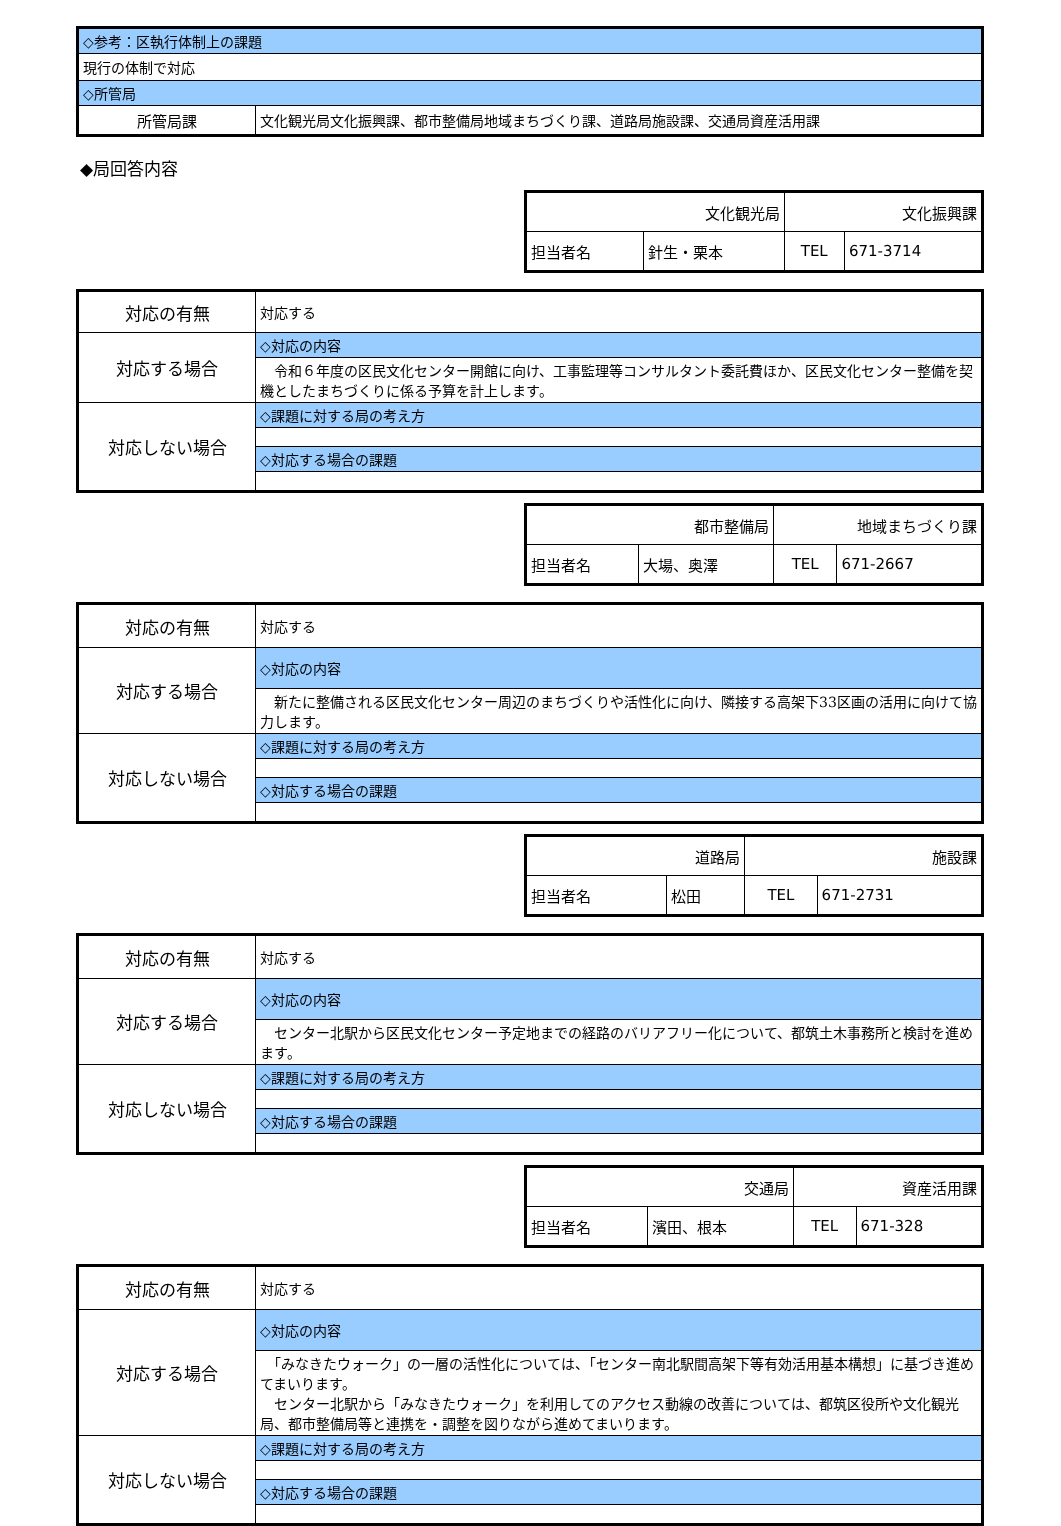| ◇参考：区執行体制上の課題 | |
| 現行の体制で対応 | |
| ◇所管局 | |
| 所管局課 | 文化観光局文化振興課、都市整備局地域まちづくり課、道路局施設課、交通局資産活用課 |
◆局回答内容
| 文化観光局 | | 文化振興課 | |
| 担当者名 | 針生・栗本 | TEL | 671-3714 |
| 対応の有無 | 対応する |
| 対応する場合 | ◇対応の内容 |
| | 令和６年度の区民文化センター開館に向け、工事監理等コンサルタント委託費ほか、区民文化センター整備を契機としたまちづくりに係る予算を計上します。 |
| 対応しない場合 | ◇課題に対する局の考え方 |
| | ◇対応する場合の課題 |
| 都市整備局 | | 地域まちづくり課 | |
| 担当者名 | 大場、奥澤 | TEL | 671-2667 |
| 対応の有無 | 対応する |
| 対応する場合 | ◇対応の内容 |
| | 新たに整備される区民文化センター周辺のまちづくりや活性化に向け、隣接する高架下33区画の活用に向けて協力します。 |
| 対応しない場合 | ◇課題に対する局の考え方 |
| | ◇対応する場合の課題 |
| 道路局 | | 施設課 | |
| 担当者名 | 松田 | TEL | 671-2731 |
| 対応の有無 | 対応する |
| 対応する場合 | ◇対応の内容 |
| | センター北駅から区民文化センター予定地までの経路のバリアフリー化について、都筑土木事務所と検討を進めます。 |
| 対応しない場合 | ◇課題に対する局の考え方 |
| | ◇対応する場合の課題 |
| 交通局 | | 資産活用課 | |
| 担当者名 | 濱田、根本 | TEL | 671-328 |
| 対応の有無 | 対応する |
| 対応する場合 | ◇対応の内容 |
| | 「みなきたウォーク」の一層の活性化については、「センター南北駅間高架下等有効活用基本構想」に基づき進めてまいります。 センター北駅から「みなきたウォーク」を利用してのアクセス動線の改善については、都筑区役所や文化観光局、都市整備局等と連携を・調整を図りながら進めてまいります。 |
| 対応しない場合 | ◇課題に対する局の考え方 |
| | ◇対応する場合の課題 |